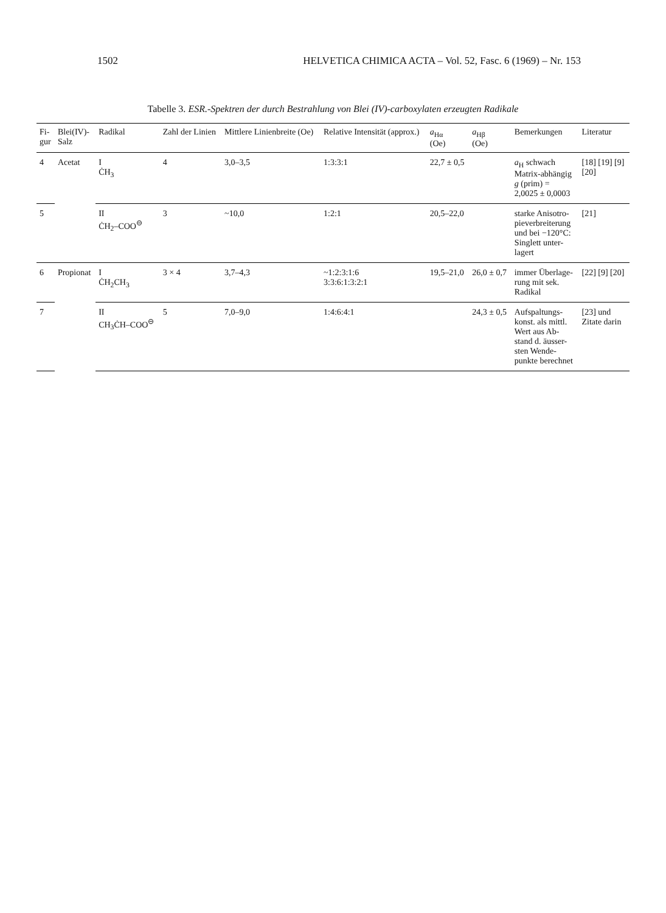1502 HELVETICA CHIMICA ACTA – Vol. 52, Fasc. 6 (1969) – Nr. 153
Tabelle 3. ESR.-Spektren der durch Bestrahlung von Blei (IV)-carboxylaten erzeugten Radikale
| Fi- gur | Blei(IV)- Salz | Radikal | Zahl der Linien | Mittlere Linienbreite (Oe) | Relative Intensität (approx.) | a<sub>Hα</sub> (Oe) | a<sub>Hβ</sub> (Oe) | Bemerkungen | Literatur |
| --- | --- | --- | --- | --- | --- | --- | --- | --- | --- |
| 4 | Acetat | I ĊH<sub>3</sub> | 4 | 3,0–3,5 | 1:3:3:1 | 22,7 ± 0,5 | | a<sub>H</sub> schwach Matrix-abhängig g (prim) = 2,0025 ± 0,0003 | [18] [19] [9] [20] |
| 5 | | II ĊH<sub>2</sub>–COO<sup>⊖</sup> | 3 | ~10,0 | 1:2:1 | 20,5–22,0 | | starke Anisotro- pieverbreiterung und bei −120°C: Singlett unter- lagert | [21] |
| 6 | Propionat | I ĊH<sub>2</sub>CH<sub>3</sub> | 3 × 4 | 3,7–4,3 | ~1:2:3:1:6 3:3:6:1:3:2:1 | 19,5–21,0 | 26,0 ± 0,7 | immer Überlage- rung mit sek. Radikal | [22] [9] [20] |
| 7 | | II CH<sub>3</sub>ĊH–COO<sup>⊖</sup> | 5 | 7,0–9,0 | 1:4:6:4:1 | | 24,3 ± 0,5 | Aufspaltungs- konst. als mittl. Wert aus Ab- stand d. äusser- sten Wende- punkte berechnet | [23] und Zitate darin |